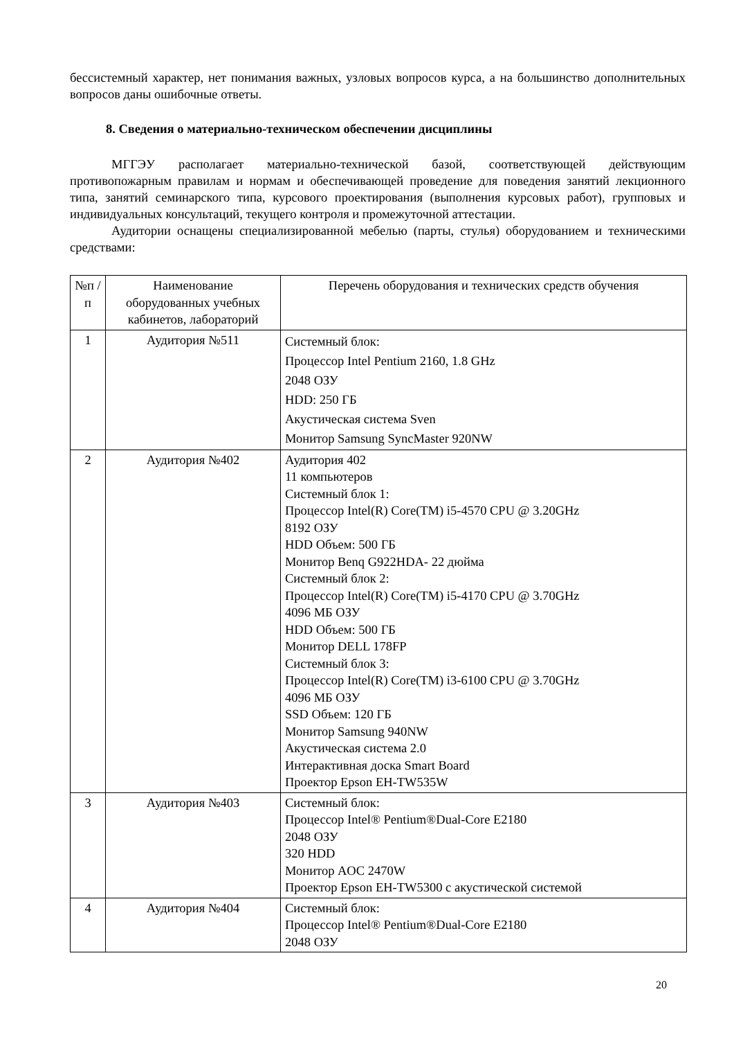бессистемный характер, нет понимания важных, узловых вопросов курса, а на большинство дополнительных вопросов даны ошибочные ответы.
8. Сведения о материально-техническом обеспечении дисциплины
МГГЭУ располагает материально-технической базой, соответствующей действующим противопожарным правилам и нормам и обеспечивающей проведение для поведения занятий лекционного типа, занятий семинарского типа, курсового проектирования (выполнения курсовых работ), групповых и индивидуальных консультаций, текущего контроля и промежуточной аттестации.
Аудитории оснащены специализированной мебелью (парты, стулья) оборудованием и техническими средствами:
| №п /п | Наименование оборудованных учебных кабинетов, лабораторий | Перечень оборудования и технических средств обучения |
| 1 | Аудитория №511 | Системный блок: Процессор Intel Pentium 2160, 1.8 GHz 2048 ОЗУ HDD: 250 ГБ Акустическая система Sven Монитор Samsung SyncMaster 920NW |
| 2 | Аудитория №402 | Аудитория 402 11 компьютеров Системный блок 1: Процессор Intel(R) Core(TM) i5-4570 CPU @ 3.20GHz 8192 ОЗУ HDD Объем: 500 ГБ Монитор Benq G922HDA- 22 дюйма Системный блок 2: Процессор Intel(R) Core(TM) i5-4170 CPU @ 3.70GHz 4096 МБ ОЗУ HDD Объем: 500 ГБ Монитор DELL 178FP Системный блок 3: Процессор Intel(R) Core(TM) i3-6100 CPU @ 3.70GHz 4096 МБ ОЗУ SSD Объем: 120 ГБ Монитор Samsung 940NW Акустическая система 2.0 Интерактивная доска Smart Board Проектор Epson EH-TW535W |
| 3 | Аудитория №403 | Системный блок: Процессор Intel® Pentium®Dual-Core E2180 2048 ОЗУ 320 HDD Монитор AOC 2470W Проектор Epson EH-TW5300 с акустической системой |
| 4 | Аудитория №404 | Системный блок: Процессор Intel® Pentium®Dual-Core E2180 2048 ОЗУ |
20